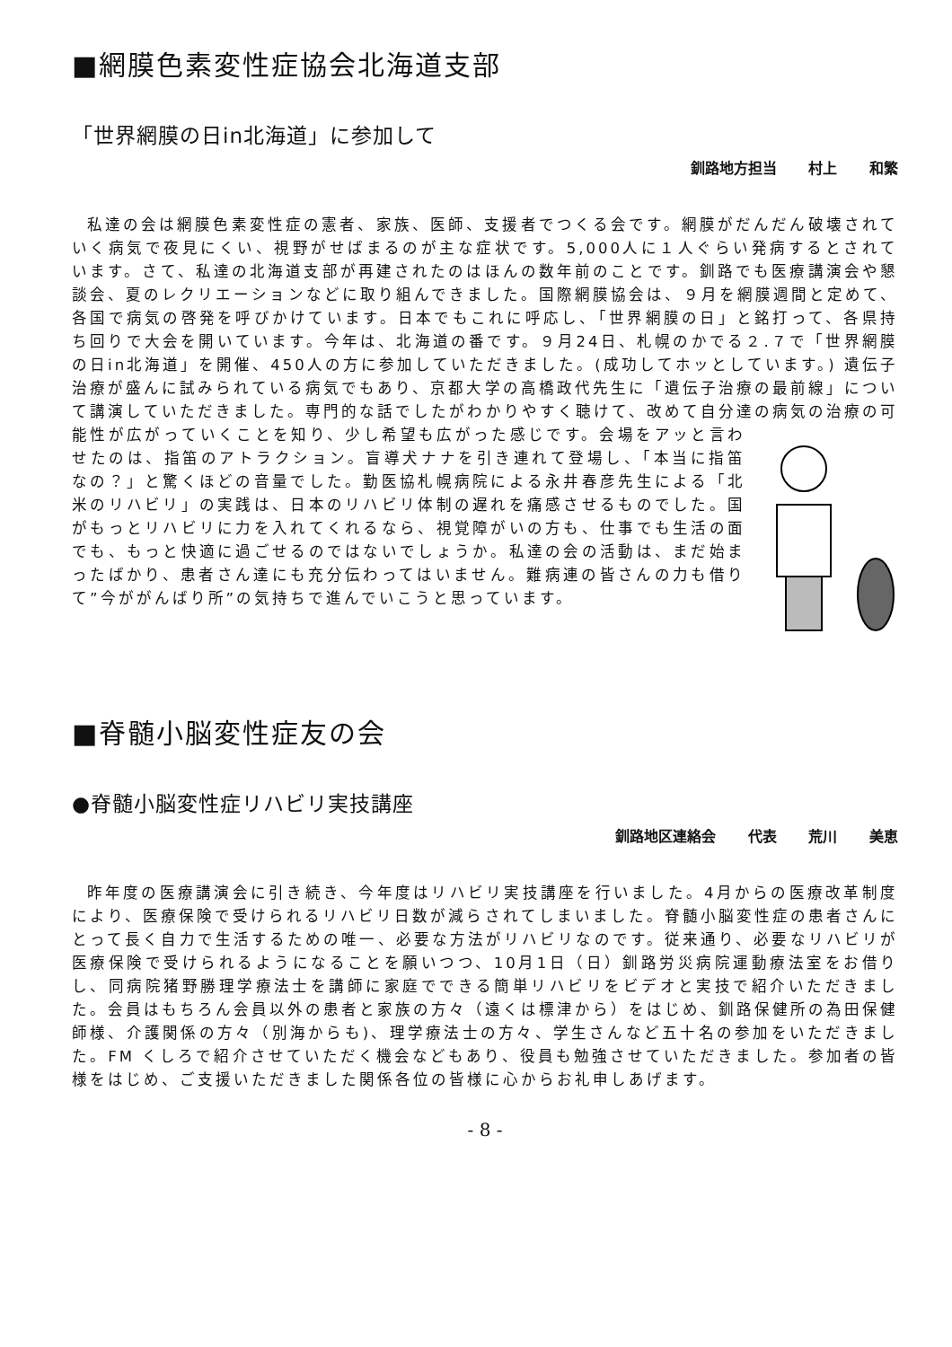■網膜色素変性症協会北海道支部
「世界網膜の日in北海道」に参加して
釧路地方担当 村上 和繁
私達の会は網膜色素変性症の憲者、家族、医師、支援者でつくる会です。網膜がだんだん破壊されていく病気で夜見にくい、視野がせばまるのが主な症状です。5,000人に１人ぐらい発病するとされています。さて、私達の北海道支部が再建されたのはほんの数年前のことです。釧路でも医療講演会や懇談会、夏のレクリエーションなどに取り組んできました。国際網膜協会は、９月を網膜週間と定めて、各国で病気の啓発を呼びかけています。日本でもこれに呼応し、「世界網膜の日」と銘打って、各県持ち回りで大会を開いています。今年は、北海道の番です。９月24日、札幌のかでる２.７で「世界網膜の日in北海道」を開催、450人の方に参加していただきました。(成功してホッとしています。) 遺伝子治療が盛んに試みられている病気でもあり、京都大学の高橋政代先生に「遺伝子治療の最前線」について講演していただきました。専門的な話でしたがわかりやすく聴けて、改めて自分達の病気の治療の可能性が広がっていくことを知り、少し希望も広がった感じです。会場をアッと言わせたのは、指笛のアトラクション。盲導犬ナナを引き連れて登場し、「本当に指笛なの？」と驚くほどの音量でした。勤医協札幌病院による永井春彦先生による「北米のリハビリ」の実践は、日本のリハビリ体制の遅れを痛感させるものでした。国がもっとリハビリに力を入れてくれるなら、視覚障がいの方も、仕事でも生活の面でも、もっと快適に過ごせるのではないでしょうか。私達の会の活動は、まだ始まったばかり、患者さん達にも充分伝わってはいません。難病連の皆さんの力も借りて”今ががんばり所”の気持ちで進んでいこうと思っています。
■脊髄小脳変性症友の会
●脊髄小脳変性症リハビリ実技講座
釧路地区連絡会 代表 荒川 美恵
昨年度の医療講演会に引き続き、今年度はリハビリ実技講座を行いました。4月からの医療改革制度により、医療保険で受けられるリハビリ日数が減らされてしまいました。脊髄小脳変性症の患者さんにとって長く自力で生活するための唯一、必要な方法がリハビリなのです。従来通り、必要なリハビリが医療保険で受けられるようになることを願いつつ、10月1日（日）釧路労災病院運動療法室をお借りし、同病院猪野勝理学療法士を講師に家庭でできる簡単リハビリをビデオと実技で紹介いただきました。会員はもちろん会員以外の患者と家族の方々（遠くは標津から）をはじめ、釧路保健所の為田保健師様、介護関係の方々（別海からも)、理学療法士の方々、学生さんなど五十名の参加をいただきました。FM くしろで紹介させていただく機会などもあり、役員も勉強させていただきました。参加者の皆様をはじめ、ご支援いただきました関係各位の皆様に心からお礼申しあげます。
- 8 -